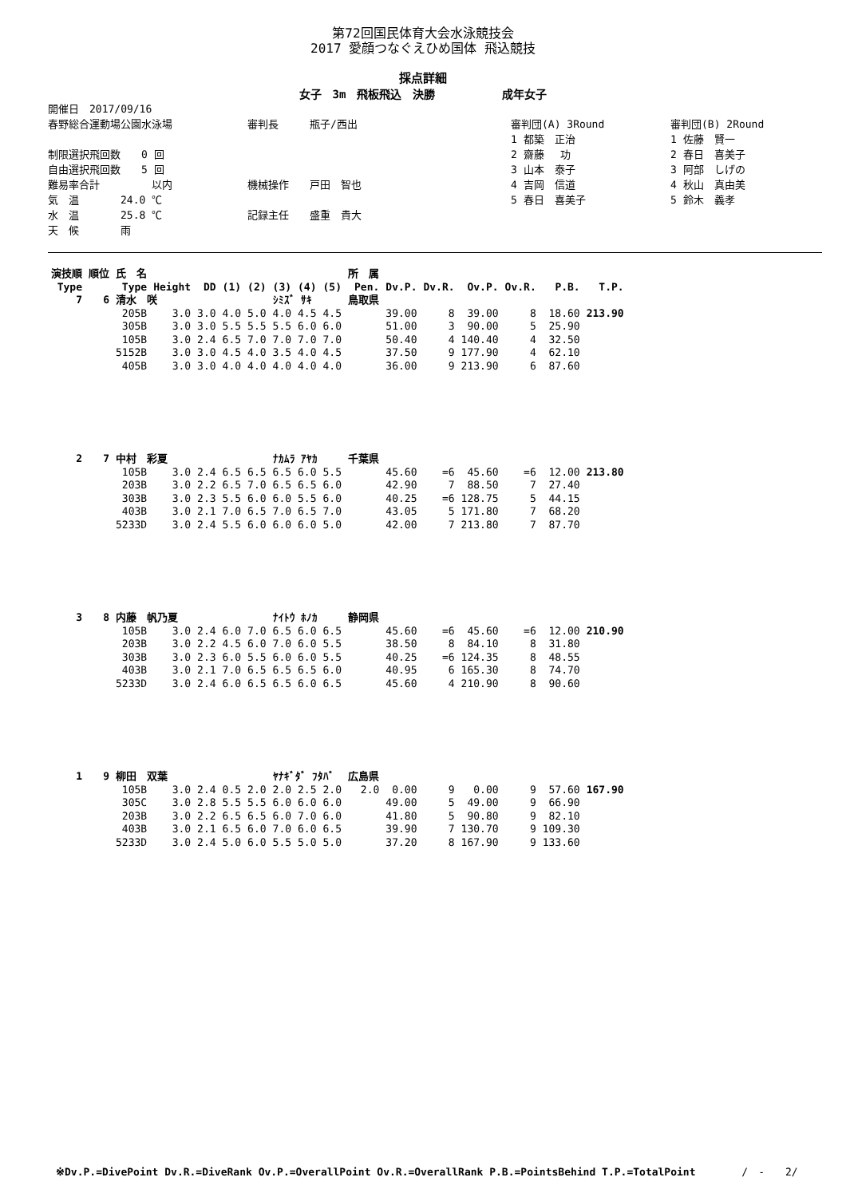第72回国民体育大会水泳競技会
2017 愛顔つなぐえひめ国体 飛込競技
採点詳細
女子　3m　飛板飛込　決勝　　　　　　成年女子
開催日　2017/09/16
春野総合運動場公園水泳場
制限選択飛回数　　0 回
自由選択飛回数　　5 回
難易率合計　　　　　以内
気　温　　　　24.0 ℃
水　温　　　　25.8 ℃
天　候　　　　雨
審判長　　　瓶子/西出
機械操作　　戸田　智也
記録主任　　盛重　貴大
審判団(A) 3Round
1 都築　正治
2 齋藤　 功
3 山本　泰子
4 吉岡　信道
5 春日　喜美子
審判団(B) 2Round
1 佐藤　賢一
2 春日　喜美子
3 阿部　しげの
4 秋山　真由美
5 鈴木　義孝
| 演技順 | 順位 | 氏 名 | | | | | | | | 所 属 | | | | | | | |
| --- | --- | --- | --- | --- | --- | --- | --- | --- | --- | --- | --- | --- | --- | --- | --- | --- | --- |
| Type | | Type | Height | DD | (1) | (2) | (3) | (4) | (5) | | Pen. | Dv.P. | Dv.R. | Ov.P. | Ov.R. | P.B. | T.P. |
| 7 | 6 | 清水 咲 | | | | | ｼﾐｽﾞ ｻｷ | | | 鳥取県 | | | | | | | |
| | | 205B | 3.0 | 3.0 | 4.0 | 5.0 | 4.0 | 4.5 | 4.5 | | | 39.00 | 8 | 39.00 | 8 | 18.60 | 213.90 |
| | | 305B | 3.0 | 3.0 | 5.5 | 5.5 | 5.5 | 6.0 | 6.0 | | | 51.00 | 3 | 90.00 | 5 | 25.90 | |
| | | 105B | 3.0 | 2.4 | 6.5 | 7.0 | 7.0 | 7.0 | 7.0 | | | 50.40 | 4 | 140.40 | 4 | 32.50 | |
| | | 5152B | 3.0 | 3.0 | 4.5 | 4.0 | 3.5 | 4.0 | 4.5 | | | 37.50 | 9 | 177.90 | 4 | 62.10 | |
| | | 405B | 3.0 | 3.0 | 4.0 | 4.0 | 4.0 | 4.0 | 4.0 | | | 36.00 | 9 | 213.90 | 6 | 87.60 | |
| 2 | 7 | 中村 彩夏 | | | | | ﾅｶﾑﾗ ｱﾔｶ | | | 千葉県 | | | | | | | |
| | | 105B | 3.0 | 2.4 | 6.5 | 6.5 | 6.5 | 6.0 | 5.5 | | | 45.60 | =6 | 45.60 | =6 | 12.00 | 213.80 |
| | | 203B | 3.0 | 2.2 | 6.5 | 7.0 | 6.5 | 6.5 | 6.0 | | | 42.90 | 7 | 88.50 | 7 | 27.40 | |
| | | 303B | 3.0 | 2.3 | 5.5 | 6.0 | 6.0 | 5.5 | 6.0 | | | 40.25 | =6 | 128.75 | 5 | 44.15 | |
| | | 403B | 3.0 | 2.1 | 7.0 | 6.5 | 7.0 | 6.5 | 7.0 | | | 43.05 | 5 | 171.80 | 7 | 68.20 | |
| | | 5233D | 3.0 | 2.4 | 5.5 | 6.0 | 6.0 | 6.0 | 5.0 | | | 42.00 | 7 | 213.80 | 7 | 87.70 | |
| 3 | 8 | 内藤 帆乃夏 | | | | | ﾅｲﾄｳ ﾎﾉｶ | | | 静岡県 | | | | | | | |
| | | 105B | 3.0 | 2.4 | 6.0 | 7.0 | 6.5 | 6.0 | 6.5 | | | 45.60 | =6 | 45.60 | =6 | 12.00 | 210.90 |
| | | 203B | 3.0 | 2.2 | 4.5 | 6.0 | 7.0 | 6.0 | 5.5 | | | 38.50 | 8 | 84.10 | 8 | 31.80 | |
| | | 303B | 3.0 | 2.3 | 6.0 | 5.5 | 6.0 | 6.0 | 5.5 | | | 40.25 | =6 | 124.35 | 8 | 48.55 | |
| | | 403B | 3.0 | 2.1 | 7.0 | 6.5 | 6.5 | 6.5 | 6.0 | | | 40.95 | 6 | 165.30 | 8 | 74.70 | |
| | | 5233D | 3.0 | 2.4 | 6.0 | 6.5 | 6.5 | 6.0 | 6.5 | | | 45.60 | 4 | 210.90 | 8 | 90.60 | |
| 1 | 9 | 柳田 双葉 | | | | | ﾔﾅｷﾞﾀﾞ ﾌﾀﾊﾞ | | | 広島県 | | | | | | | |
| | | 105B | 3.0 | 2.4 | 0.5 | 2.0 | 2.0 | 2.5 | 2.0 | | 2.0 | 0.00 | 9 | 0.00 | 9 | 57.60 | 167.90 |
| | | 305C | 3.0 | 2.8 | 5.5 | 5.5 | 6.0 | 6.0 | 6.0 | | | 49.00 | 5 | 49.00 | 9 | 66.90 | |
| | | 203B | 3.0 | 2.2 | 6.5 | 6.5 | 6.0 | 7.0 | 6.0 | | | 41.80 | 5 | 90.80 | 9 | 82.10 | |
| | | 403B | 3.0 | 2.1 | 6.5 | 6.0 | 7.0 | 6.0 | 6.5 | | | 39.90 | 7 | 130.70 | 9 | 109.30 | |
| | | 5233D | 3.0 | 2.4 | 5.0 | 6.0 | 5.5 | 5.0 | 5.0 | | | 37.20 | 8 | 167.90 | 9 | 133.60 | |
※Dv.P.=DivePoint Dv.R.=DiveRank Ov.P.=OverallPoint Ov.R.=OverallRank P.B.=PointsBehind T.P.=TotalPoint /　-　　2/